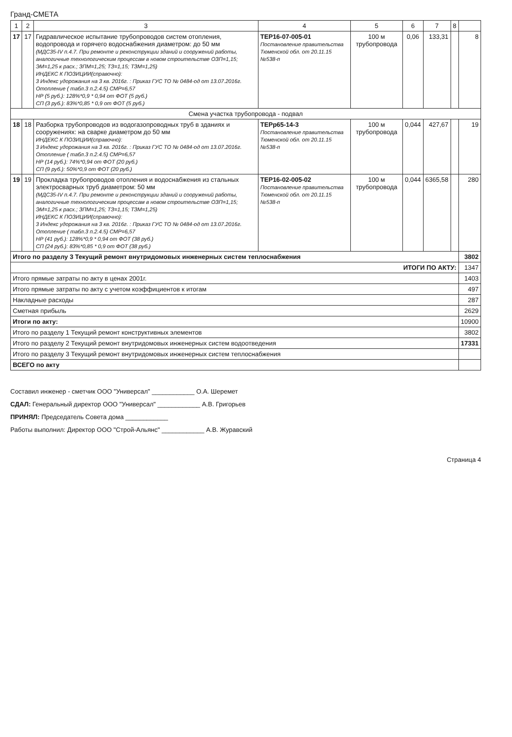Гранд-СМЕТА
| 1 | 2 | 3 | 4 | 5 | 6 | 7 | 8 | |
| --- | --- | --- | --- | --- | --- | --- | --- | --- |
| 17 | 17 | Гидравлическое испытание трубопроводов систем отопления, водопровода и горячего водоснабжения диаметром: до 50 мм (МДС35-IV п.4.7. При ремонте и реконструкции зданий и сооружений работы, аналогичные технологическим процессам в новом строительстве ОЗП=1,15; ЭМ=1,25 к расх.; ЗПМ=1,25; ТЗ=1,15; ТЗМ=1,25) ИНДЕКС К ПОЗИЦИИ(справочно): 3 Индекс удорожания на 3 кв. 2016г. : Приказ ГУС ТО № 0484-од от 13.07.2016г. Отопление ( табл.3 п.2.4.5) СМР=6,57 НР (5 руб.): 128%*0,9 * 0,94 от ФОТ (5 руб.) СП (3 руб.): 83%*0,85 * 0,9 от ФОТ (5 руб.) | ТЕР16-07-005-01 Постановление правительства Тюменской обл. от 20.11.15 №538-п | 100 м трубопровода | 0,06 | 133,31 | | 8 |
| Смена участка трубопровода - подвал | | | | | | | | |
| 18 | 18 | Разборка трубопроводов из водогазопроводных труб в зданиях и сооружениях: на сварке диаметром до 50 мм ИНДЕКС К ПОЗИЦИИ(справочно): 3 Индекс удорожания на 3 кв. 2016г. : Приказ ГУС ТО № 0484-од от 13.07.2016г. Отопление ( табл.3 п.2.4.5) СМР=6,57 НР (14 руб.): 74%*0,94 от ФОТ (20 руб.) СП (9 руб.): 50%*0,9 от ФОТ (20 руб.) | ТЕРр65-14-3 Постановление правительства Тюменской обл. от 20.11.15 №538-п | 100 м трубопровода | 0,044 | 427,67 | | 19 |
| 19 | 19 | Прокладка трубопроводов отопления и водоснабжения из стальных электросварных труб диаметром: 50 мм (МДС35-IV п.4.7. При ремонте и реконструкции зданий и сооружений работы, аналогичные технологическим процессам в новом строительстве ОЗП=1,15; ЭМ=1,25 к расх.; ЗПМ=1,25; ТЗ=1,15; ТЗМ=1,25) ИНДЕКС К ПОЗИЦИИ(справочно): 3 Индекс удорожания на 3 кв. 2016г. : Приказ ГУС ТО № 0484-од от 13.07.2016г. Отопление ( табл.3 п.2.4.5) СМР=6,57 НР (41 руб.): 128%*0,9 * 0,94 от ФОТ (38 руб.) СП (24 руб.): 83%*0,85 * 0,9 от ФОТ (38 руб.) | ТЕР16-02-005-02 Постановление правительства Тюменской обл. от 20.11.15 №538-п | 100 м трубопровода | 0,044 | 6365,58 | | 280 |
| Итого по разделу 3 Текущий ремонт внутридомовых инженерных систем теплоснабжения | | | | | | | | 3802 |
| ИТОГИ ПО АКТУ: | | | | | | | | 1347 |
| Итого прямые затраты по акту в ценах 2001г. | | | | | | | | 1403 |
| Итого прямые затраты по акту с учетом коэффициентов к итогам | | | | | | | | 497 |
| Накладные расходы | | | | | | | | 287 |
| Сметная прибыль | | | | | | | | 2629 |
| Итоги по акту: | | | | | | | | 10900 |
| Итого по разделу 1 Текущий ремонт конструктивных элементов | | | | | | | | 3802 |
| Итого по разделу 2 Текущий ремонт внутридомовых инженерных систем водоотведения | | | | | | | | 17331 |
| Итого по разделу 3 Текущий ремонт внутридомовых инженерных систем теплоснабжения | | | | | | | | |
| ВСЕГО по акту | | | | | | | | |
Составил инженер - сметчик ООО "Универсал" ____________ О.А. Шеремет
СДАЛ: Генеральный директор ООО "Универсал" ____________ А.В. Григорьев
ПРИНЯЛ: Председатель Совета дома ____________
Работы выполнил: Директор ООО "Строй-Альянс" ____________ А.В. Журавский
Страница 4